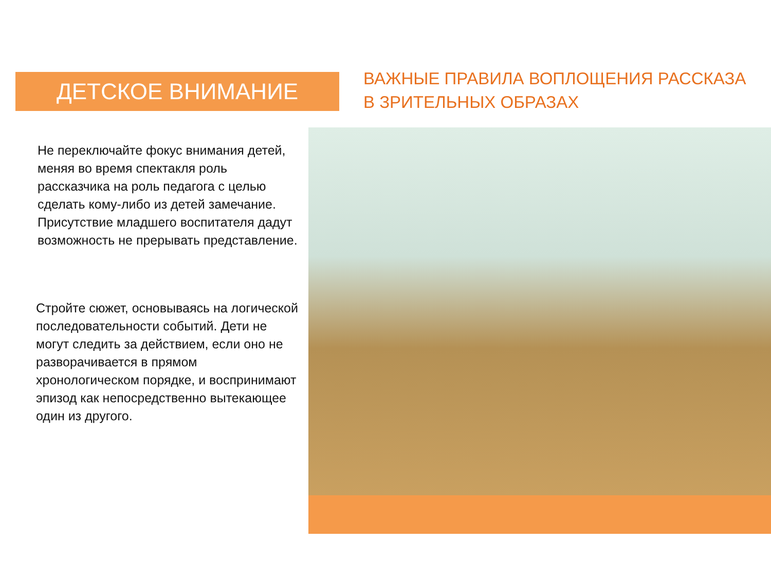ДЕТСКОЕ ВНИМАНИЕ
ВАЖНЫЕ ПРАВИЛА ВОПЛОЩЕНИЯ РАССКАЗА В ЗРИТЕЛЬНЫХ ОБРАЗАХ
Не переключайте фокус внимания детей, меняя во время спектакля роль рассказчика на роль педагога с целью сделать кому-либо из детей замечание. Присутствие младшего воспитателя дадут возможность не прерывать представление.
Стройте сюжет, основываясь на логической последовательности событий. Дети не могут следить за действием, если оно не разворачивается в прямом хронологическом порядке, и воспринимают эпизод как непосредственно вытекающее один из другого.